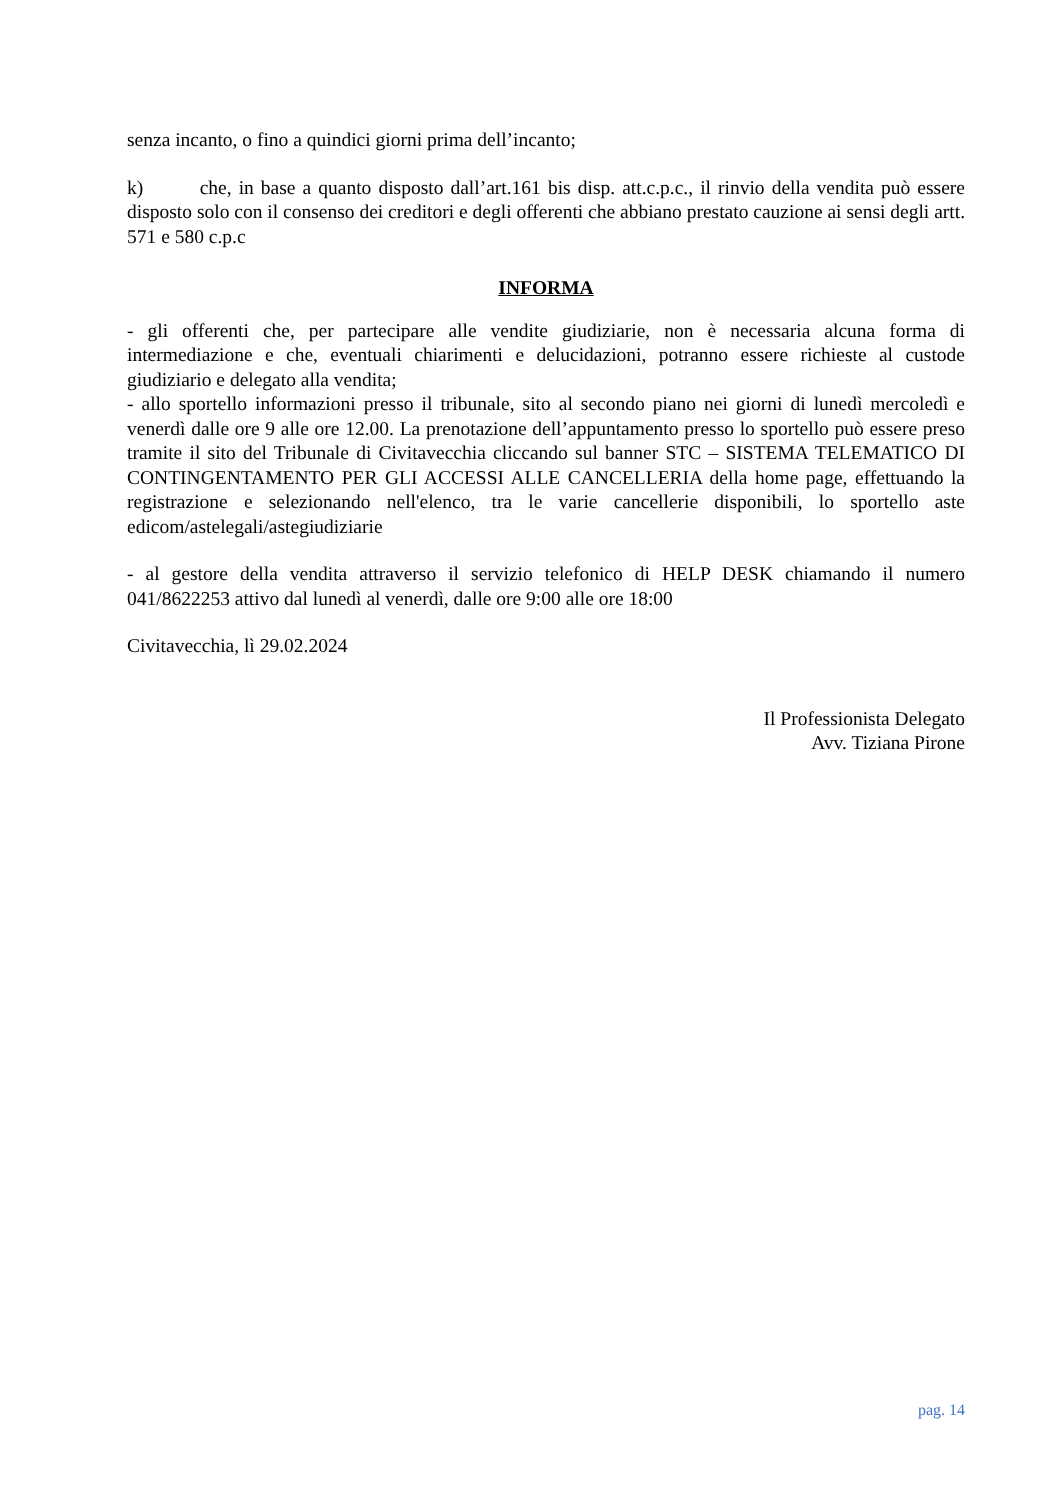senza incanto, o fino a quindici giorni prima dell’incanto;
k) che, in base a quanto disposto dall’art.161 bis disp. att.c.p.c., il rinvio della vendita può essere disposto solo con il consenso dei creditori e degli offerenti che abbiano prestato cauzione ai sensi degli artt. 571 e 580 c.p.c
INFORMA
- gli offerenti che, per partecipare alle vendite giudiziarie, non è necessaria alcuna forma di intermediazione e che, eventuali chiarimenti e delucidazioni, potranno essere richieste al custode giudiziario e delegato alla vendita;
- allo sportello informazioni presso il tribunale, sito al secondo piano nei giorni di lunedì mercoledì e venerdì dalle ore 9 alle ore 12.00. La prenotazione dell’appuntamento presso lo sportello può essere preso tramite il sito del Tribunale di Civitavecchia cliccando sul banner STC – SISTEMA TELEMATICO DI CONTINGENTAMENTO PER GLI ACCESSI ALLE CANCELLERIA della home page, effettuando la registrazione e selezionando nell'elenco, tra le varie cancellerie disponibili, lo sportello aste edicom/astelegali/astegiudiziarie
- al gestore della vendita attraverso il servizio telefonico di HELP DESK chiamando il numero 041/8622253 attivo dal lunedì al venerdì, dalle ore 9:00 alle ore 18:00
Civitavecchia, lì 29.02.2024
Il Professionista Delegato
Avv. Tiziana Pirone
pag. 14